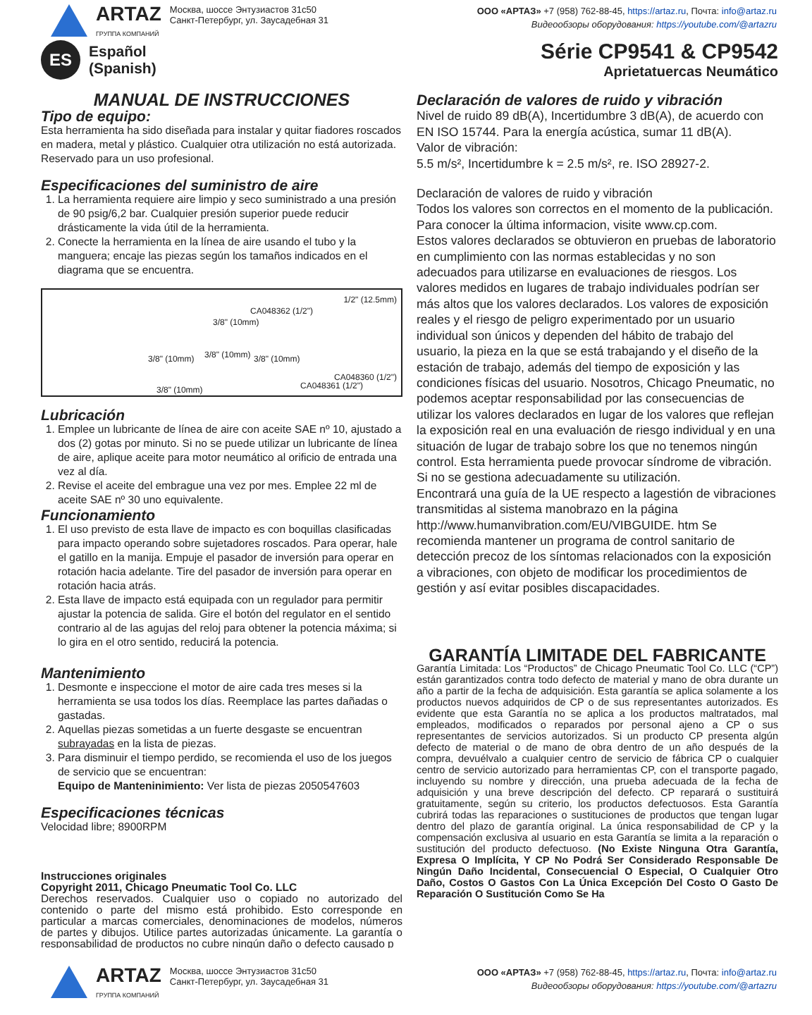ARTAZ
ГРУППА КОМПАНИЙ
Москва, шоссе Энтузиастов 31с50
Санкт-Петербург, ул. Заусадебная 31
ООО «АРТАЗ» +7 (958) 762-88-45, https://artaz.ru, Почта: info@artaz.ru
Видеообзоры оборудования: https://youtube.com/@artazru
ES
Español
(Spanish)
Série CP9541 & CP9542
Aprietatuercas Neumático
MANUAL DE INSTRUCCIONES
Tipo de equipo:
Esta herramienta ha sido diseñada para instalar y quitar fiadores roscados en madera, metal y plástico. Cualquier otra utilización no está autorizada. Reservado para un uso profesional.
Especificaciones del suministro de aire
1. La herramienta requiere aire limpio y seco suministrado a una presión de 90 psig/6,2 bar. Cualquier presión superior puede reducir drásticamente la vida útil de la herramienta.
2. Conecte la herramienta en la línea de aire usando el tubo y la manguera; encaje las piezas según los tamaños indicados en el diagrama que se encuentra.
1/2" (12.5mm)
CA048362 (1/2")
3/8" (10mm)
3/8" (10mm) 3/8" (10mm) 3/8" (10mm)
CA048360 (1/2")
CA048361 (1/2") 3/8" (10mm)
Lubricación
1. Emplee un lubricante de línea de aire con aceite SAE nº 10, ajustado a dos (2) gotas por minuto. Si no se puede utilizar un lubricante de línea de aire, aplique aceite para motor neumático al orificio de entrada una vez al día.
2. Revise el aceite del embrague una vez por mes. Emplee 22 ml de aceite SAE nº 30 uno equivalente.
Funcionamiento
1. El uso previsto de esta llave de impacto es con boquillas clasificadas para impacto operando sobre sujetadores roscados. Para operar, hale el gatillo en la manija. Empuje el pasador de inversión para operar en rotación hacia adelante. Tire del pasador de inversión para operar en rotación hacia atrás.
2. Esta llave de impacto está equipada con un regulador para permitir ajustar la potencia de salida. Gire el botón del regulator en el sentido contrario al de las agujas del reloj para obtener la potencia máxima; si lo gira en el otro sentido, reducirá la potencia.
Mantenimiento
1. Desmonte e inspeccione el motor de aire cada tres meses si la herramienta se usa todos los días. Reemplace las partes dañadas o gastadas.
2. Aquellas piezas sometidas a un fuerte desgaste se encuentran subrayadas en la lista de piezas.
3. Para disminuir el tiempo perdido, se recomienda el uso de los juegos de servicio que se encuentran:
Equipo de Manteninimiento: Ver lista de piezas 2050547603
Especificaciones técnicas
Velocidad libre; 8900RPM
Instrucciones originales
Copyright 2011, Chicago Pneumatic Tool Co. LLC
Derechos reservados. Cualquier uso o copiado no autorizado del contenido o parte del mismo está prohibido. Esto corresponde en particular a marcas comerciales, denominaciones de modelos, números de partes y dibujos. Utilice partes autorizadas únicamente. La garantía o responsabilidad de productos no cubre ningún daño o defecto causado p
Declaración de valores de ruido y vibración
Nivel de ruido 89 dB(A), Incertidumbre 3 dB(A), de acuerdo con EN ISO 15744. Para la energía acústica, sumar 11 dB(A).
Valor de vibración:
5.5 m/s², Incertidumbre k = 2.5 m/s², re. ISO 28927-2.
Declaración de valores de ruido y vibración
Todos los valores son correctos en el momento de la publicación. Para conocer la última informacion, visite www.cp.com.
Estos valores declarados se obtuvieron en pruebas de laboratorio en cumplimiento con las normas establecidas y no son adecuados para utilizarse en evaluaciones de riesgos. Los valores medidos en lugares de trabajo individuales podrían ser más altos que los valores declarados. Los valores de exposición reales y el riesgo de peligro experimentado por un usuario individual son únicos y dependen del hábito de trabajo del usuario, la pieza en la que se está trabajando y el diseño de la estación de trabajo, además del tiempo de exposición y las condiciones físicas del usuario. Nosotros, Chicago Pneumatic, no podemos aceptar responsabilidad por las consecuencias de utilizar los valores declarados en lugar de los valores que reflejan la exposición real en una evaluación de riesgo individual y en una situación de lugar de trabajo sobre los que no tenemos ningún control. Esta herramienta puede provocar síndrome de vibración. Si no se gestiona adecuadamente su utilización.
Encontrará una guía de la UE respecto a lagestión de vibraciones transmitidas al sistema manobrazo en la página http://www.humanvibration.com/EU/VIBGUIDE. htm Se recomienda mantener un programa de control sanitario de detección precoz de los síntomas relacionados con la exposición a vibraciones, con objeto de modificar los procedimientos de gestión y así evitar posibles discapacidades.
GARANTÍA LIMITADE DEL FABRICANTE
Garantía Limitada: Los “Productos” de Chicago Pneumatic Tool Co. LLC (“CP”) están garantizados contra todo defecto de material y mano de obra durante un año a partir de la fecha de adquisición. Esta garantía se aplica solamente a los productos nuevos adquiridos de CP o de sus representantes autorizados. Es evidente que esta Garantía no se aplica a los productos maltratados, mal empleados, modificados o reparados por personal ajeno a CP o sus representantes de servicios autorizados. Si un producto CP presenta algún defecto de material o de mano de obra dentro de un año después de la compra, devuélvalo a cualquier centro de servicio de fábrica CP o cualquier centro de servicio autorizado para herramientas CP, con el transporte pagado, incluyendo su nombre y dirección, una prueba adecuada de la fecha de adquisición y una breve descripción del defecto. CP reparará o sustituirá gratuitamente, según su criterio, los productos defectuosos. Esta Garantía cubrirá todas las reparaciones o sustituciones de productos que tengan lugar dentro del plazo de garantía original. La única responsabilidad de CP y la compensación exclusiva al usuario en esta Garantía se limita a la reparación o sustitución del producto defectuoso. (No Existe Ninguna Otra Garantía, Expresa O Implícita, Y CP No Podrá Ser Considerado Responsable De Ningún Daño Incidental, Consecuencial O Especial, O Cualquier Otro Daño, Costos O Gastos Con La Única Excepción Del Costo O Gasto De Reparación O Sustitución Como Se Ha
ARTAZ
ГРУППА КОМПАНИЙ
Москва, шоссе Энтузиастов 31с50
Санкт-Петербург, ул. Заусадебная 31
ООО «АРТАЗ» +7 (958) 762-88-45, https://artaz.ru, Почта: info@artaz.ru
Видеообзоры оборудования: https://youtube.com/@artazru